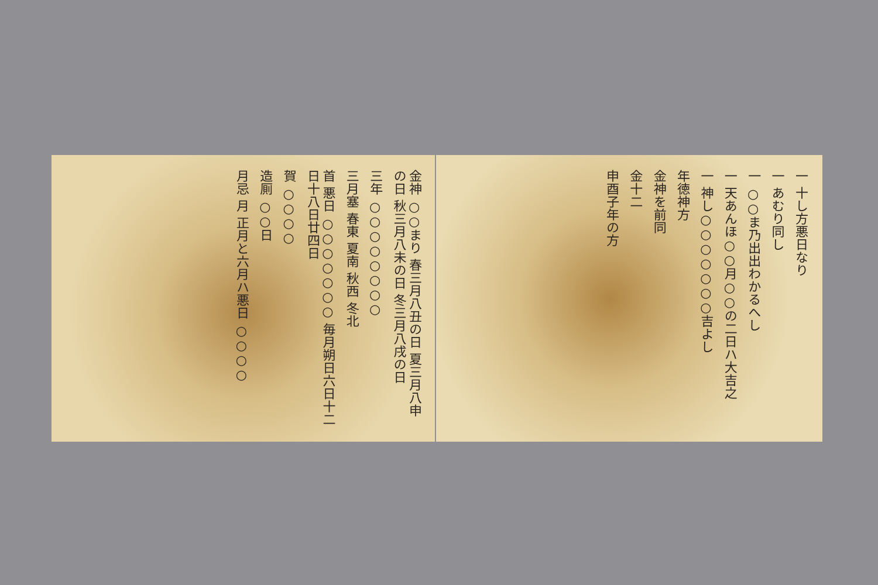一 十し方悪日なり
一 あむり同し
一 ○○ま乃出出わかるへし
一 天あんほ○○月○○の二日ハ大吉之
一 神し○○○○○○○吉よし
年徳神方
金神を前同
金十二
申酉子年の方
金神 ○○まり 春三月八丑の日 夏三月八申の日 秋三月八未の日 冬三月八戌の日
三年 ○○○○○○○○
三月塞 春東 夏南 秋西 冬北
首 悪日 ○○○○○○○ 毎月朔日六日十二日十八日廿四日
賀 ○○○○
造厠 ○○日
月忌 月 正月と六月ハ悪日 ○○○○